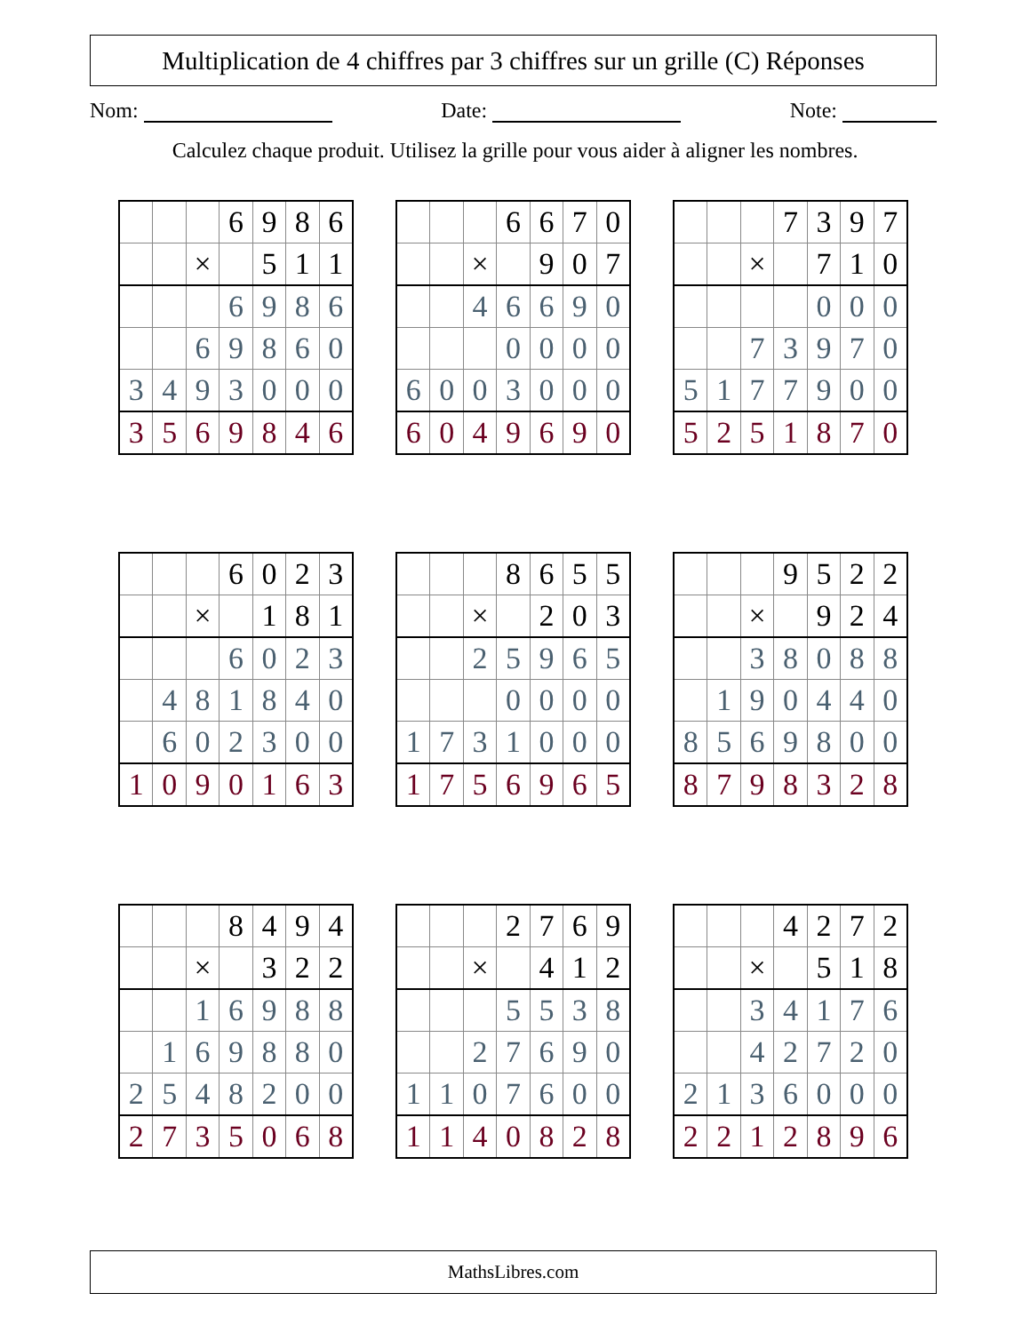Multiplication de 4 chiffres par 3 chiffres sur un grille (C) Réponses
Nom: Date: Note:
Calculez chaque produit. Utilisez la grille pour vous aider à aligner les nombres.
| | | | 6 | 9 | 8 | 6 |
| | | × | | 5 | 1 | 1 |
| | | | 6 | 9 | 8 | 6 |
| | | 6 | 9 | 8 | 6 | 0 |
| 3 | 4 | 9 | 3 | 0 | 0 | 0 |
| 3 | 5 | 6 | 9 | 8 | 4 | 6 |
| | | | 6 | 6 | 7 | 0 |
| | | × | | 9 | 0 | 7 |
| | | 4 | 6 | 6 | 9 | 0 |
| | | | 0 | 0 | 0 | 0 |
| 6 | 0 | 0 | 3 | 0 | 0 | 0 |
| 6 | 0 | 4 | 9 | 6 | 9 | 0 |
| | | | 7 | 3 | 9 | 7 |
| | | × | | 7 | 1 | 0 |
| | | | | 0 | 0 | 0 |
| | | 7 | 3 | 9 | 7 | 0 |
| 5 | 1 | 7 | 7 | 9 | 0 | 0 |
| 5 | 2 | 5 | 1 | 8 | 7 | 0 |
| | | | 6 | 0 | 2 | 3 |
| | | × | | 1 | 8 | 1 |
| | | | 6 | 0 | 2 | 3 |
| | 4 | 8 | 1 | 8 | 4 | 0 |
| | 6 | 0 | 2 | 3 | 0 | 0 |
| 1 | 0 | 9 | 0 | 1 | 6 | 3 |
| | | | 8 | 6 | 5 | 5 |
| | | × | | 2 | 0 | 3 |
| | | 2 | 5 | 9 | 6 | 5 |
| | | | 0 | 0 | 0 | 0 |
| 1 | 7 | 3 | 1 | 0 | 0 | 0 |
| 1 | 7 | 5 | 6 | 9 | 6 | 5 |
| | | | 9 | 5 | 2 | 2 |
| | | × | | 9 | 2 | 4 |
| | | 3 | 8 | 0 | 8 | 8 |
| | 1 | 9 | 0 | 4 | 4 | 0 |
| 8 | 5 | 6 | 9 | 8 | 0 | 0 |
| 8 | 7 | 9 | 8 | 3 | 2 | 8 |
| | | | 8 | 4 | 9 | 4 |
| | | × | | 3 | 2 | 2 |
| | | 1 | 6 | 9 | 8 | 8 |
| | 1 | 6 | 9 | 8 | 8 | 0 |
| 2 | 5 | 4 | 8 | 2 | 0 | 0 |
| 2 | 7 | 3 | 5 | 0 | 6 | 8 |
| | | | 2 | 7 | 6 | 9 |
| | | × | | 4 | 1 | 2 |
| | | | 5 | 5 | 3 | 8 |
| | | 2 | 7 | 6 | 9 | 0 |
| 1 | 1 | 0 | 7 | 6 | 0 | 0 |
| 1 | 1 | 4 | 0 | 8 | 2 | 8 |
| | | | 4 | 2 | 7 | 2 |
| | | × | | 5 | 1 | 8 |
| | | 3 | 4 | 1 | 7 | 6 |
| | | 4 | 2 | 7 | 2 | 0 |
| 2 | 1 | 3 | 6 | 0 | 0 | 0 |
| 2 | 2 | 1 | 2 | 8 | 9 | 6 |
MathsLibres.com